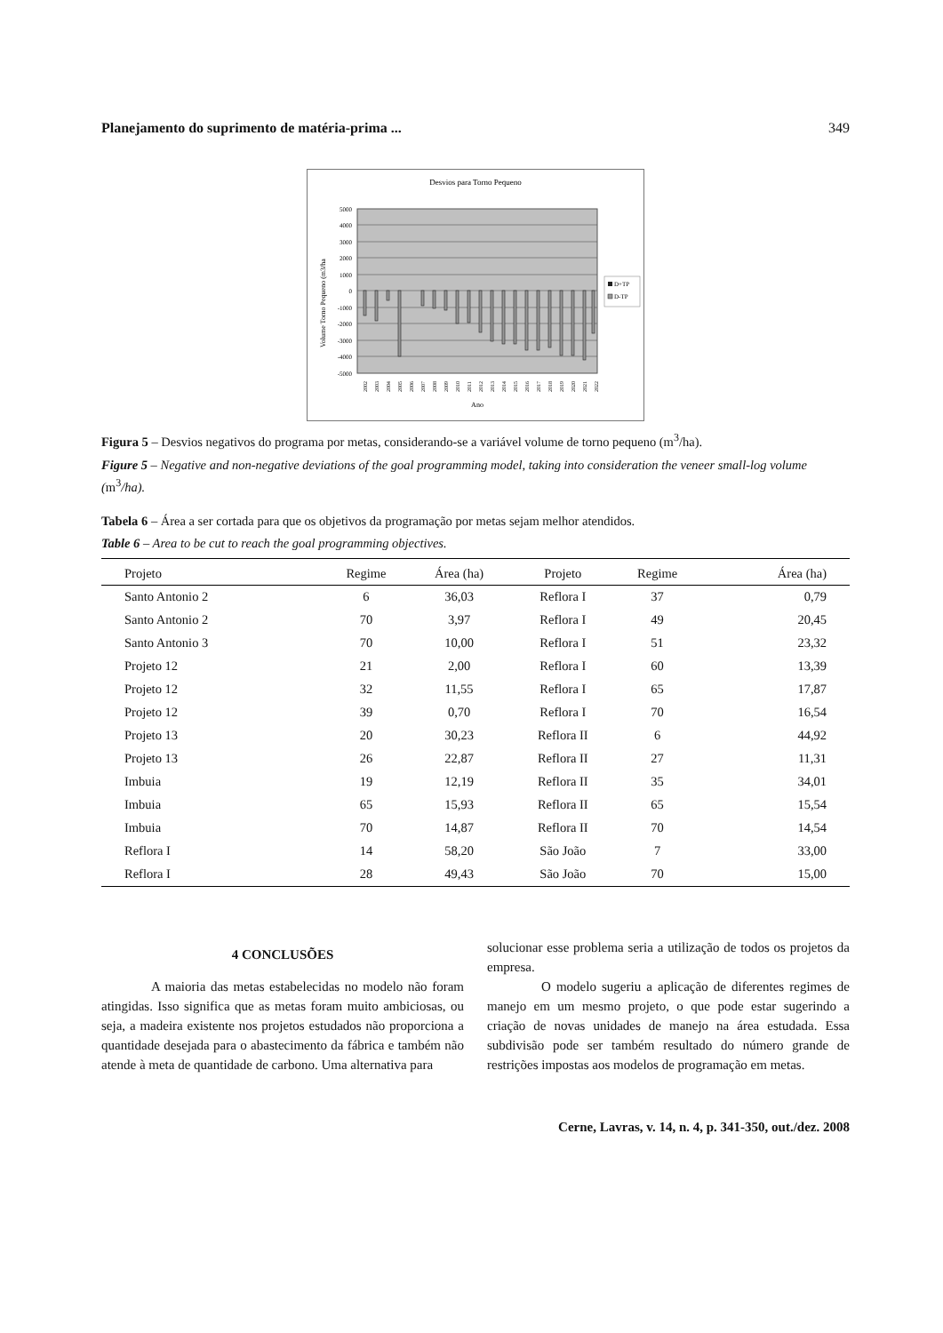Planejamento do suprimento de matéria-prima ... 349
Desvios para Torno Pequeno
5000
4000
3000
2000
1000
0
-1000
-2000
-3000
-4000
-5000
Volume Torno Pequeno (m3/ha
2002
2003
2004
2005
2006
2007
2008
2009
2010
2011
2012
2013
2014
2015
2016
2017
2018
2019
2020
2021
2022
Ano
D+TP
D-TP
Figura 5 – Desvios negativos do programa por metas, considerando-se a variável volume de torno pequeno (m<sup>3</sup>/ha).
Figure 5 – Negative and non-negative deviations of the goal programming model, taking into consideration the veneer small-log volume (m<sup>3</sup>/ha).
Tabela 6 – Área a ser cortada para que os objetivos da programação por metas sejam melhor atendidos.
Table 6 – Area to be cut to reach the goal programming objectives.
| Projeto | Regime | Área (ha) | Projeto | Regime | Área (ha) |
| --- | --- | --- | --- | --- | --- |
| Santo Antonio 2 | 6 | 36,03 | Reflora I | 37 | 0,79 |
| Santo Antonio 2 | 70 | 3,97 | Reflora I | 49 | 20,45 |
| Santo Antonio 3 | 70 | 10,00 | Reflora I | 51 | 23,32 |
| Projeto 12 | 21 | 2,00 | Reflora I | 60 | 13,39 |
| Projeto 12 | 32 | 11,55 | Reflora I | 65 | 17,87 |
| Projeto 12 | 39 | 0,70 | Reflora I | 70 | 16,54 |
| Projeto 13 | 20 | 30,23 | Reflora II | 6 | 44,92 |
| Projeto 13 | 26 | 22,87 | Reflora II | 27 | 11,31 |
| Imbuia | 19 | 12,19 | Reflora II | 35 | 34,01 |
| Imbuia | 65 | 15,93 | Reflora II | 65 | 15,54 |
| Imbuia | 70 | 14,87 | Reflora II | 70 | 14,54 |
| Reflora I | 14 | 58,20 | São João | 7 | 33,00 |
| Reflora I | 28 | 49,43 | São João | 70 | 15,00 |
4 CONCLUSÕES
A maioria das metas estabelecidas no modelo não foram atingidas. Isso significa que as metas foram muito ambiciosas, ou seja, a madeira existente nos projetos estudados não proporciona a quantidade desejada para o abastecimento da fábrica e também não atende à meta de quantidade de carbono. Uma alternativa para
solucionar esse problema seria a utilização de todos os projetos da empresa.
O modelo sugeriu a aplicação de diferentes regimes de manejo em um mesmo projeto, o que pode estar sugerindo a criação de novas unidades de manejo na área estudada. Essa subdivisão pode ser também resultado do número grande de restrições impostas aos modelos de programação em metas.
Cerne, Lavras, v. 14, n. 4, p. 341-350, out./dez. 2008